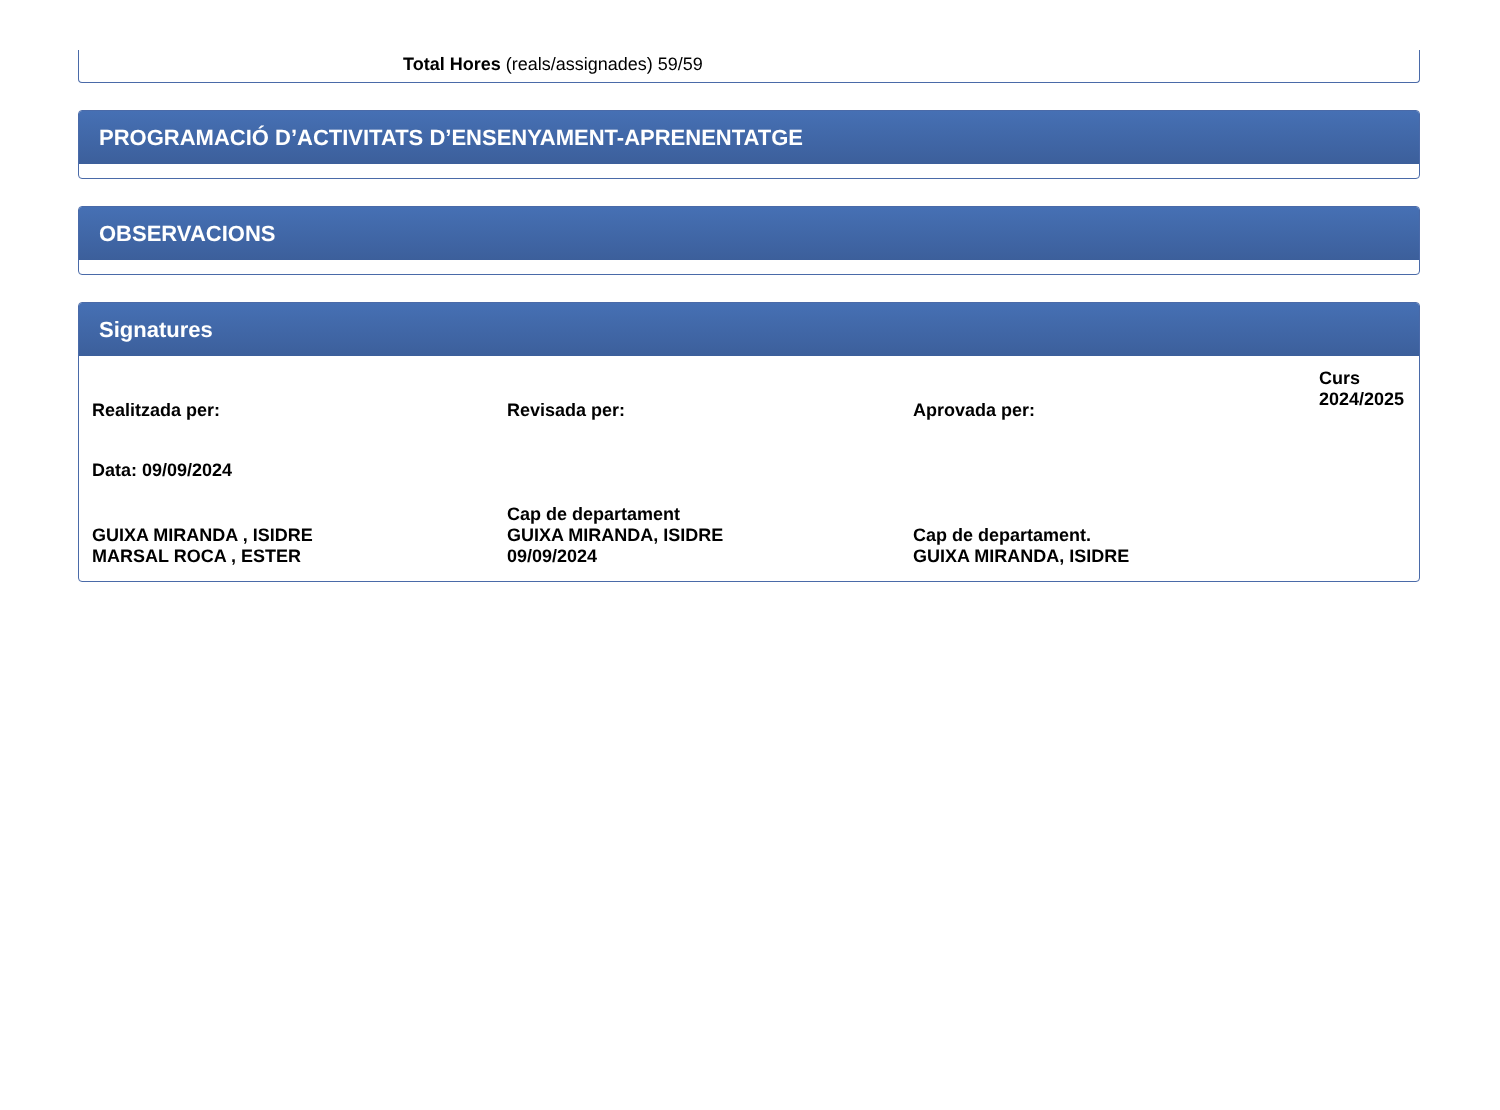Total Hores (reals/assignades) 59/59
PROGRAMACIÓ D’ACTIVITATS D’ENSENYAMENT-APRENENTATGE
OBSERVACIONS
Signatures
| Realitzada per: | Revisada per: | Aprovada per: | Curs 2024/2025 |
| Data: 09/09/2024 | | | |
| GUIXA MIRANDA , ISIDRE MARSAL ROCA , ESTER | Cap de departament GUIXA MIRANDA, ISIDRE 09/09/2024 | Cap de departament. GUIXA MIRANDA, ISIDRE | |